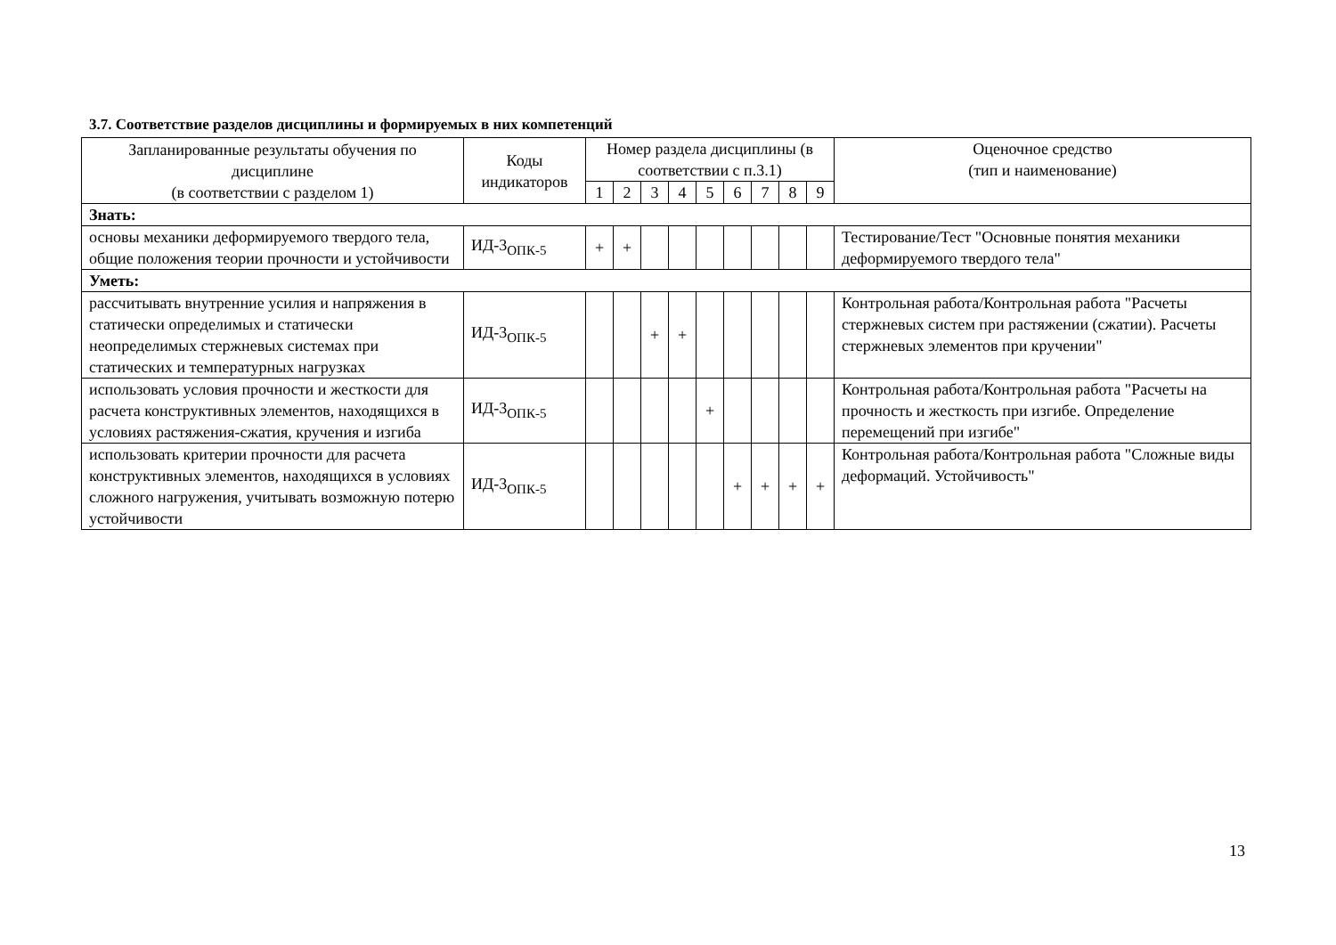3.7. Соответствие разделов дисциплины и формируемых в них компетенций
| Запланированные результаты обучения по дисциплине (в соответствии с разделом 1) | Коды индикаторов | Номер раздела дисциплины (в соответствии с п.3.1) | | | | | | | | | Оценочное средство (тип и наименование) |
| --- | --- | --- | --- | --- | --- | --- | --- | --- | --- | --- | --- |
| | | 1 | 2 | 3 | 4 | 5 | 6 | 7 | 8 | 9 | |
| Знать: | | | | | | | | | | | |
| основы механики деформируемого твердого тела, общие положения теории прочности и устойчивости | ИД-3<sub>ОПК-5</sub> | + | + | | | | | | | | Тестирование/Тест "Основные понятия механики деформируемого твердого тела" |
| Уметь: | | | | | | | | | | | |
| рассчитывать внутренние усилия и напряжения в статически определимых и статически неопределимых стержневых системах при статических и температурных нагрузках | ИД-3<sub>ОПК-5</sub> | | | + | + | | | | | | Контрольная работа/Контрольная работа "Расчеты стержневых систем при растяжении (сжатии). Расчеты стержневых элементов при кручении" |
| использовать условия прочности и жесткости для расчета конструктивных элементов, находящихся в условиях растяжения-сжатия, кручения и изгиба | ИД-3<sub>ОПК-5</sub> | | | | | + | | | | | Контрольная работа/Контрольная работа "Расчеты на прочность и жесткость при изгибе. Определение перемещений при изгибе" |
| использовать критерии прочности для расчета конструктивных элементов, находящихся в условиях сложного нагружения, учитывать возможную потерю устойчивости | ИД-3<sub>ОПК-5</sub> | | | | | | + | + | + | + | Контрольная работа/Контрольная работа "Сложные виды деформаций. Устойчивость" |
13